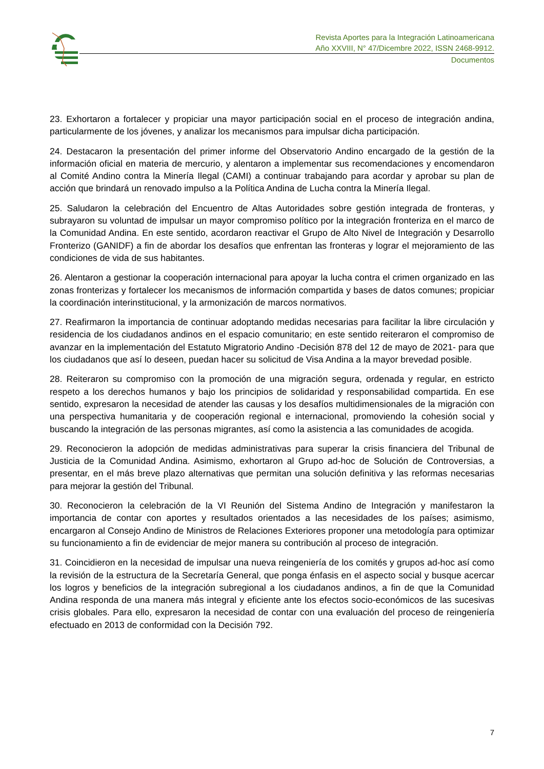Revista Aportes para la Integración Latinoamericana
Año XXVIII, N° 47/Dicembre 2022, ISSN 2468-9912.
Documentos
23. Exhortaron a fortalecer y propiciar una mayor participación social en el proceso de integración andina, particularmente de los jóvenes, y analizar los mecanismos para impulsar dicha participación.
24. Destacaron la presentación del primer informe del Observatorio Andino encargado de la gestión de la información oficial en materia de mercurio, y alentaron a implementar sus recomendaciones y encomendaron al Comité Andino contra la Minería Ilegal (CAMI) a continuar trabajando para acordar y aprobar su plan de acción que brindará un renovado impulso a la Política Andina de Lucha contra la Minería Ilegal.
25. Saludaron la celebración del Encuentro de Altas Autoridades sobre gestión integrada de fronteras, y subrayaron su voluntad de impulsar un mayor compromiso político por la integración fronteriza en el marco de la Comunidad Andina. En este sentido, acordaron reactivar el Grupo de Alto Nivel de Integración y Desarrollo Fronterizo (GANIDF) a fin de abordar los desafíos que enfrentan las fronteras y lograr el mejoramiento de las condiciones de vida de sus habitantes.
26. Alentaron a gestionar la cooperación internacional para apoyar la lucha contra el crimen organizado en las zonas fronterizas y fortalecer los mecanismos de información compartida y bases de datos comunes; propiciar la coordinación interinstitucional, y la armonización de marcos normativos.
27. Reafirmaron la importancia de continuar adoptando medidas necesarias para facilitar la libre circulación y residencia de los ciudadanos andinos en el espacio comunitario; en este sentido reiteraron el compromiso de avanzar en la implementación del Estatuto Migratorio Andino -Decisión 878 del 12 de mayo de 2021- para que los ciudadanos que así lo deseen, puedan hacer su solicitud de Visa Andina a la mayor brevedad posible.
28. Reiteraron su compromiso con la promoción de una migración segura, ordenada y regular, en estricto respeto a los derechos humanos y bajo los principios de solidaridad y responsabilidad compartida. En ese sentido, expresaron la necesidad de atender las causas y los desafíos multidimensionales de la migración con una perspectiva humanitaria y de cooperación regional e internacional, promoviendo la cohesión social y buscando la integración de las personas migrantes, así como la asistencia a las comunidades de acogida.
29. Reconocieron la adopción de medidas administrativas para superar la crisis financiera del Tribunal de Justicia de la Comunidad Andina. Asimismo, exhortaron al Grupo ad-hoc de Solución de Controversias, a presentar, en el más breve plazo alternativas que permitan una solución definitiva y las reformas necesarias para mejorar la gestión del Tribunal.
30. Reconocieron la celebración de la VI Reunión del Sistema Andino de Integración y manifestaron la importancia de contar con aportes y resultados orientados a las necesidades de los países; asimismo, encargaron al Consejo Andino de Ministros de Relaciones Exteriores proponer una metodología para optimizar su funcionamiento a fin de evidenciar de mejor manera su contribución al proceso de integración.
31. Coincidieron en la necesidad de impulsar una nueva reingeniería de los comités y grupos ad-hoc así como la revisión de la estructura de la Secretaría General, que ponga énfasis en el aspecto social y busque acercar los logros y beneficios de la integración subregional a los ciudadanos andinos, a fin de que la Comunidad Andina responda de una manera más integral y eficiente ante los efectos socio-económicos de las sucesivas crisis globales. Para ello, expresaron la necesidad de contar con una evaluación del proceso de reingeniería efectuado en 2013 de conformidad con la Decisión 792.
7